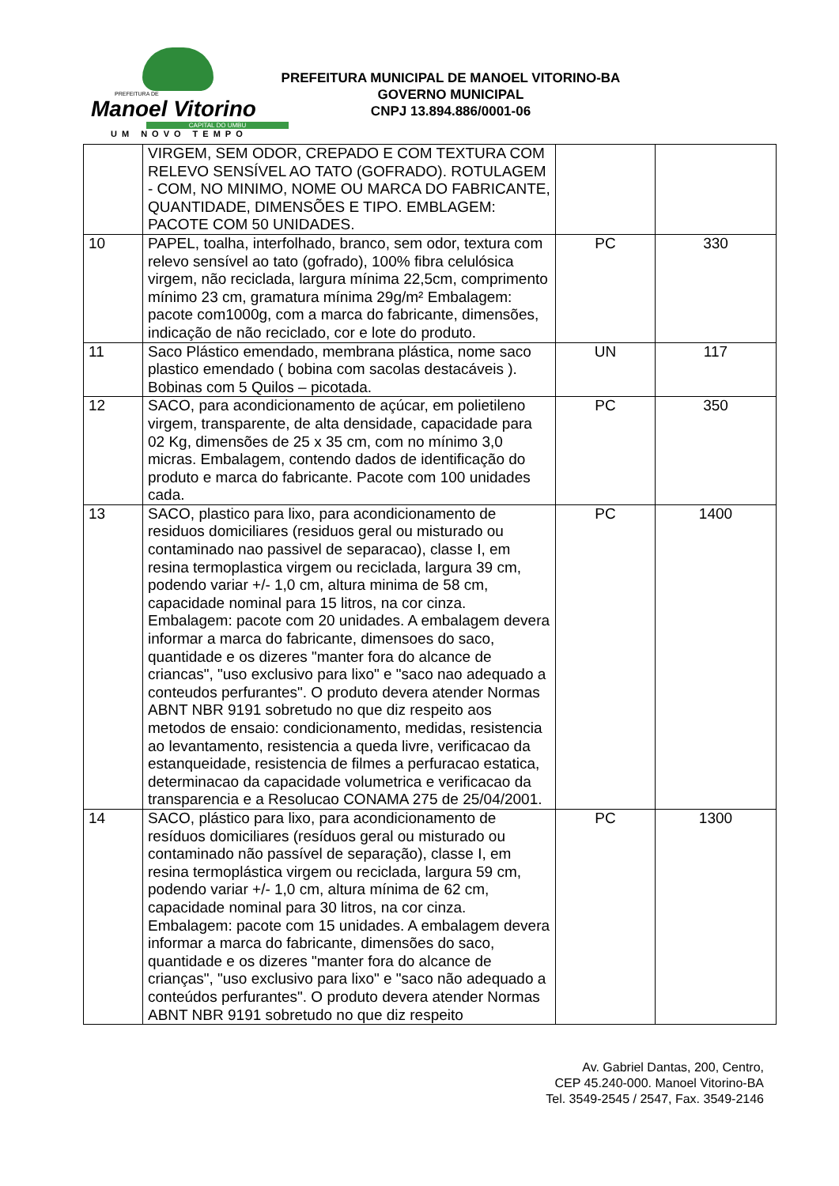PREFEITURA DE
Manoel Vitorino
CAPITAL DO UMBU
UM NOVO TEMPO
PREFEITURA MUNICIPAL DE MANOEL VITORINO-BA
GOVERNO MUNICIPAL
CNPJ 13.894.886/0001-06
| | VIRGEM, SEM ODOR, CREPADO E COM TEXTURA COM RELEVO SENSÍVEL AO TATO (GOFRADO). ROTULAGEM - COM, NO MINIMO, NOME OU MARCA DO FABRICANTE, QUANTIDADE, DIMENSÕES E TIPO. EMBLAGEM: PACOTE COM 50 UNIDADES. | | |
| 10 | PAPEL, toalha, interfolhado, branco, sem odor, textura com relevo sensível ao tato (gofrado), 100% fibra celulósica virgem, não reciclada, largura mínima 22,5cm, comprimento mínimo 23 cm, gramatura mínima 29g/m² Embalagem: pacote com1000g, com a marca do fabricante, dimensões, indicação de não reciclado, cor e lote do produto. | PC | 330 |
| 11 | Saco Plástico emendado, membrana plástica, nome saco plastico emendado ( bobina com sacolas destacáveis ). Bobinas com 5 Quilos – picotada. | UN | 117 |
| 12 | SACO, para acondicionamento de açúcar, em polietileno virgem, transparente, de alta densidade, capacidade para 02 Kg, dimensões de 25 x 35 cm, com no mínimo 3,0 micras. Embalagem, contendo dados de identificação do produto e marca do fabricante. Pacote com 100 unidades cada. | PC | 350 |
| 13 | SACO, plastico para lixo, para acondicionamento de residuos domiciliares (residuos geral ou misturado ou contaminado nao passivel de separacao), classe I, em resina termoplastica virgem ou reciclada, largura 39 cm, podendo variar +/- 1,0 cm, altura minima de 58 cm, capacidade nominal para 15 litros, na cor cinza. Embalagem: pacote com 20 unidades. A embalagem devera informar a marca do fabricante, dimensoes do saco, quantidade e os dizeres "manter fora do alcance de criancas", "uso exclusivo para lixo" e "saco nao adequado a conteudos perfurantes". O produto devera atender Normas ABNT NBR 9191 sobretudo no que diz respeito aos metodos de ensaio: condicionamento, medidas, resistencia ao levantamento, resistencia a queda livre, verificacao da estanqueidade, resistencia de filmes a perfuracao estatica, determinacao da capacidade volumetrica e verificacao da transparencia e a Resolucao CONAMA 275 de 25/04/2001. | PC | 1400 |
| 14 | SACO, plástico para lixo, para acondicionamento de resíduos domiciliares (resíduos geral ou misturado ou contaminado não passível de separação), classe I, em resina termoplástica virgem ou reciclada, largura 59 cm, podendo variar +/- 1,0 cm, altura mínima de 62 cm, capacidade nominal para 30 litros, na cor cinza. Embalagem: pacote com 15 unidades. A embalagem devera informar a marca do fabricante, dimensões do saco, quantidade e os dizeres "manter fora do alcance de crianças", "uso exclusivo para lixo" e "saco não adequado a conteúdos perfurantes". O produto devera atender Normas ABNT NBR 9191 sobretudo no que diz respeito | PC | 1300 |
Av. Gabriel Dantas, 200, Centro,
CEP 45.240-000. Manoel Vitorino-BA
Tel. 3549-2545 / 2547, Fax. 3549-2146